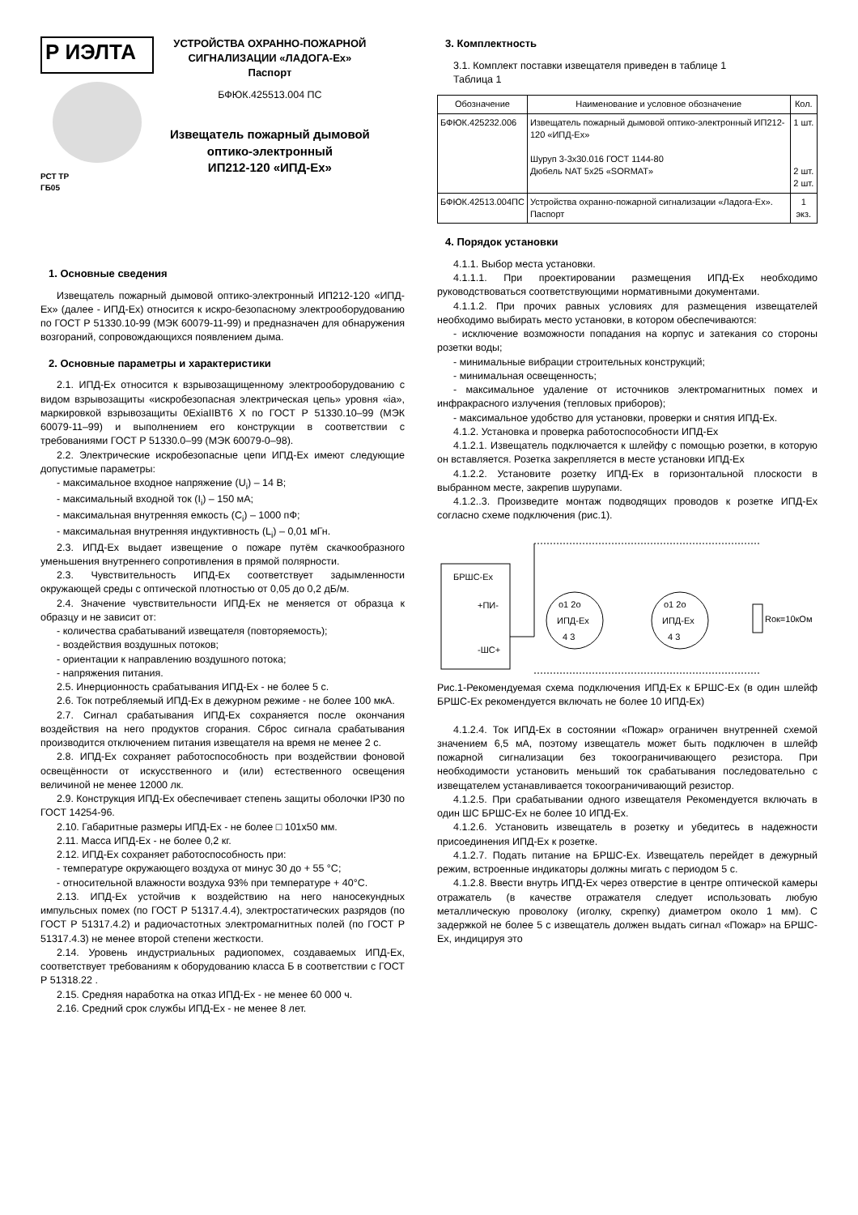Р ИЭЛТА
РСТ ТР
ГБ05
УСТРОЙСТВА ОХРАННО-ПОЖАРНОЙ
СИГНАЛИЗАЦИИ «ЛАДОГА-Ex»
Паспорт
БФЮК.425513.004 ПС
Извещатель пожарный дымовой
оптико-электронный
ИП212-120 «ИПД-Ex»
1. Основные сведения
Извещатель пожарный дымовой оптико-электронный ИП212-120 «ИПД-Ex» (далее - ИПД-Ex) относится к искро-безопасному электрооборудованию по ГОСТ Р 51330.10-99 (МЭК 60079-11-99) и предназначен для обнаружения возгораний, сопровождающихся появлением дыма.
2. Основные параметры и характеристики
2.1. ИПД-Ex относится к взрывозащищенному электрооборудованию с видом взрывозащиты «искробезопасная электрическая цепь» уровня «ia», маркировкой взрывозащиты 0ExiaIIBT6 X по ГОСТ Р 51330.10–99 (МЭК 60079-11–99) и выполнением его конструкции в соответствии с требованиями ГОСТ Р 51330.0–99 (МЭК 60079-0–98).
2.2. Электрические искробезопасные цепи ИПД-Ex имеют следующие допустимые параметры:
- максимальное входное напряжение (U<sub>i</sub>) – 14 В;
- максимальный входной ток (I<sub>i</sub>) – 150 мА;
- максимальная внутренняя емкость (C<sub>i</sub>) – 1000 пФ;
- максимальная внутренняя индуктивность (L<sub>i</sub>) – 0,01 мГн.
2.3. ИПД-Ex выдает извещение о пожаре путём скачкообразного уменьшения внутреннего сопротивления в прямой полярности.
2.3. Чувствительность ИПД-Ex соответствует задымленности окружающей среды с оптической плотностью от 0,05 до 0,2 дБ/м.
2.4. Значение чувствительности ИПД-Ex не меняется от образца к образцу и не зависит от:
- количества срабатываний извещателя (повторяемость);
- воздействия воздушных потоков;
- ориентации к направлению воздушного потока;
- напряжения питания.
2.5. Инерционность срабатывания ИПД-Ex - не более 5 с.
2.6. Ток потребляемый ИПД-Ex в дежурном режиме - не более 100 мкА.
2.7. Сигнал срабатывания ИПД-Ex сохраняется после окончания воздействия на него продуктов сгорания. Сброс сигнала срабатывания производится отключением питания извещателя на время не менее 2 с.
2.8. ИПД-Ex сохраняет работоспособность при воздействии фоновой освещённости от искусственного и (или) естественного освещения величиной не менее 12000 лк.
2.9. Конструкция ИПД-Ex обеспечивает степень защиты оболочки IP30 по ГОСТ 14254-96.
2.10. Габаритные размеры ИПД-Ex - не более □ 101x50 мм.
2.11. Масса ИПД-Ex - не более 0,2 кг.
2.12. ИПД-Ex сохраняет работоспособность при:
- температуре окружающего воздуха от минус 30 до + 55 °С;
- относительной влажности воздуха 93% при температуре + 40°С.
2.13. ИПД-Ex устойчив к воздействию на него наносекундных импульсных помех (по ГОСТ Р 51317.4.4), электростатических разрядов (по ГОСТ Р 51317.4.2) и радиочастотных электромагнитных полей (по ГОСТ Р 51317.4.3) не менее второй степени жесткости.
2.14. Уровень индустриальных радиопомех, создаваемых ИПД-Ex, соответствует требованиям к оборудованию класса Б в соответствии с ГОСТ Р 51318.22 .
2.15. Средняя наработка на отказ ИПД-Ex - не менее 60 000 ч.
2.16. Средний срок службы ИПД-Ex - не менее 8 лет.
3. Комплектность
3.1. Комплект поставки извещателя приведен в таблице 1
Таблица 1
| Обозначение | Наименование и условное обозначение | Кол. |
| --- | --- | --- |
| БФЮК.425232.006 | Извещатель пожарный дымовой оптико-электронный ИП212-120 «ИПД-Ex» Шуруп 3-3х30.016 ГОСТ 1144-80 Дюбель NAT 5x25 «SORMAT» | 1 шт. 2 шт. 2 шт. |
| БФЮК.42513.004ПС | Устройства охранно-пожарной сигнализации «Ладога-Ex». Паспорт | 1 экз. |
4. Порядок установки
4.1.1. Выбор места установки.
4.1.1.1. При проектировании размещения ИПД-Ex необходимо руководствоваться соответствующими нормативными документами.
4.1.1.2. При прочих равных условиях для размещения извещателей необходимо выбирать место установки, в котором обеспечиваются:
- исключение возможности попадания на корпус и затекания со стороны розетки воды;
- минимальные вибрации строительных конструкций;
- минимальная освещенность;
- максимальное удаление от источников электромагнитных помех и инфракрасного излучения (тепловых приборов);
- максимальное удобство для установки, проверки и снятия ИПД-Ex.
4.1.2. Установка и проверка работоспособности ИПД-Ex
4.1.2.1. Извещатель подключается к шлейфу с помощью розетки, в которую он вставляется. Розетка закрепляется в месте установки ИПД-Ex
4.1.2.2. Установите розетку ИПД-Ex в горизонтальной плоскости в выбранном месте, закрепив шурупами.
4.1.2..3. Произведите монтаж подводящих проводов к розетке ИПД-Ex согласно схеме подключения (рис.1).
БРШС-Ex
+ПИ-
-ШС+
ИПД-Ex
o1 2o
4 3
ИПД-Ex
o1 2o
4 3
Rок=10кОм
Рис.1-Рекомендуемая схема подключения ИПД-Ex к БРШС-Ex (в один шлейф БРШС-Ex рекомендуется включать не более 10 ИПД-Ex)
4.1.2.4. Ток ИПД-Ex в состоянии «Пожар» ограничен внутренней схемой значением 6,5 мА, поэтому извещатель может быть подключен в шлейф пожарной сигнализации без токоограничивающего резистора. При необходимости установить меньший ток срабатывания последовательно с извещателем устанавливается токоограничивающий резистор.
4.1.2.5. При срабатывании одного извещателя Рекомендуется включать в один ШС БРШС-Ex не более 10 ИПД-Ex.
4.1.2.6. Установить извещатель в розетку и убедитесь в надежности присоединения ИПД-Ex к розетке.
4.1.2.7. Подать питание на БРШС-Ex. Извещатель перейдет в дежурный режим, встроенные индикаторы должны мигать с периодом 5 с.
4.1.2.8. Ввести внутрь ИПД-Ex через отверстие в центре оптической камеры отражатель (в качестве отражателя следует использовать любую металлическую проволоку (иголку, скрепку) диаметром около 1 мм). С задержкой не более 5 с извещатель должен выдать сигнал «Пожар» на БРШС-Ex, индицируя это